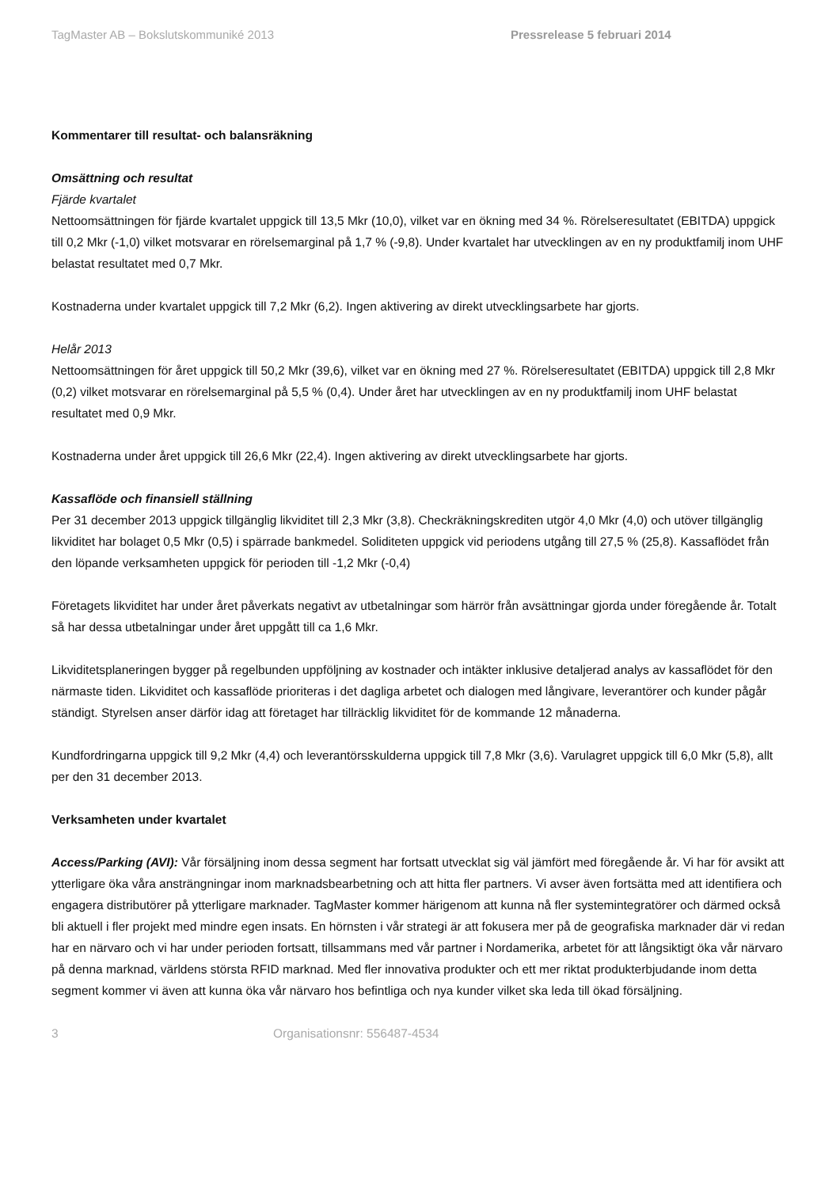TagMaster AB – Bokslutskommuniké 2013 Pressrelease 5 februari 2014
Kommentarer till resultat- och balansräkning
Omsättning och resultat
Fjärde kvartalet
Nettoomsättningen för fjärde kvartalet uppgick till 13,5 Mkr (10,0), vilket var en ökning med 34 %. Rörelseresultatet (EBITDA) uppgick till 0,2 Mkr (-1,0) vilket motsvarar en rörelsemarginal på 1,7 % (-9,8). Under kvartalet har utvecklingen av en ny produktfamilj inom UHF belastat resultatet med 0,7 Mkr.
Kostnaderna under kvartalet uppgick till 7,2 Mkr (6,2). Ingen aktivering av direkt utvecklingsarbete har gjorts.
Helår 2013
Nettoomsättningen för året uppgick till 50,2 Mkr (39,6), vilket var en ökning med 27 %. Rörelseresultatet (EBITDA) uppgick till 2,8 Mkr (0,2) vilket motsvarar en rörelsemarginal på 5,5 % (0,4). Under året har utvecklingen av en ny produktfamilj inom UHF belastat resultatet med 0,9 Mkr.
Kostnaderna under året uppgick till 26,6 Mkr (22,4). Ingen aktivering av direkt utvecklingsarbete har gjorts.
Kassaflöde och finansiell ställning
Per 31 december 2013 uppgick tillgänglig likviditet till 2,3 Mkr (3,8). Checkräkningskrediten utgör 4,0 Mkr (4,0) och utöver tillgänglig likviditet har bolaget 0,5 Mkr (0,5) i spärrade bankmedel. Soliditeten uppgick vid periodens utgång till 27,5 % (25,8). Kassaflödet från den löpande verksamheten uppgick för perioden till -1,2 Mkr (-0,4)
Företagets likviditet har under året påverkats negativt av utbetalningar som härrör från avsättningar gjorda under föregående år. Totalt så har dessa utbetalningar under året uppgått till ca 1,6 Mkr.
Likviditetsplaneringen bygger på regelbunden uppföljning av kostnader och intäkter inklusive detaljerad analys av kassaflödet för den närmaste tiden. Likviditet och kassaflöde prioriteras i det dagliga arbetet och dialogen med långivare, leverantörer och kunder pågår ständigt. Styrelsen anser därför idag att företaget har tillräcklig likviditet för de kommande 12 månaderna.
Kundfordringarna uppgick till 9,2 Mkr (4,4) och leverantörsskulderna uppgick till 7,8 Mkr (3,6). Varulagret uppgick till 6,0 Mkr (5,8), allt per den 31 december 2013.
Verksamheten under kvartalet
Access/Parking (AVI): Vår försäljning inom dessa segment har fortsatt utvecklat sig väl jämfört med föregående år. Vi har för avsikt att ytterligare öka våra ansträngningar inom marknadsbearbetning och att hitta fler partners. Vi avser även fortsätta med att identifiera och engagera distributörer på ytterligare marknader. TagMaster kommer härigenom att kunna nå fler systemintegratörer och därmed också bli aktuell i fler projekt med mindre egen insats. En hörnsten i vår strategi är att fokusera mer på de geografiska marknader där vi redan har en närvaro och vi har under perioden fortsatt, tillsammans med vår partner i Nordamerika, arbetet för att långsiktigt öka vår närvaro på denna marknad, världens största RFID marknad. Med fler innovativa produkter och ett mer riktat produkterbjudande inom detta segment kommer vi även att kunna öka vår närvaro hos befintliga och nya kunder vilket ska leda till ökad försäljning.
3 Organisationsnr: 556487-4534